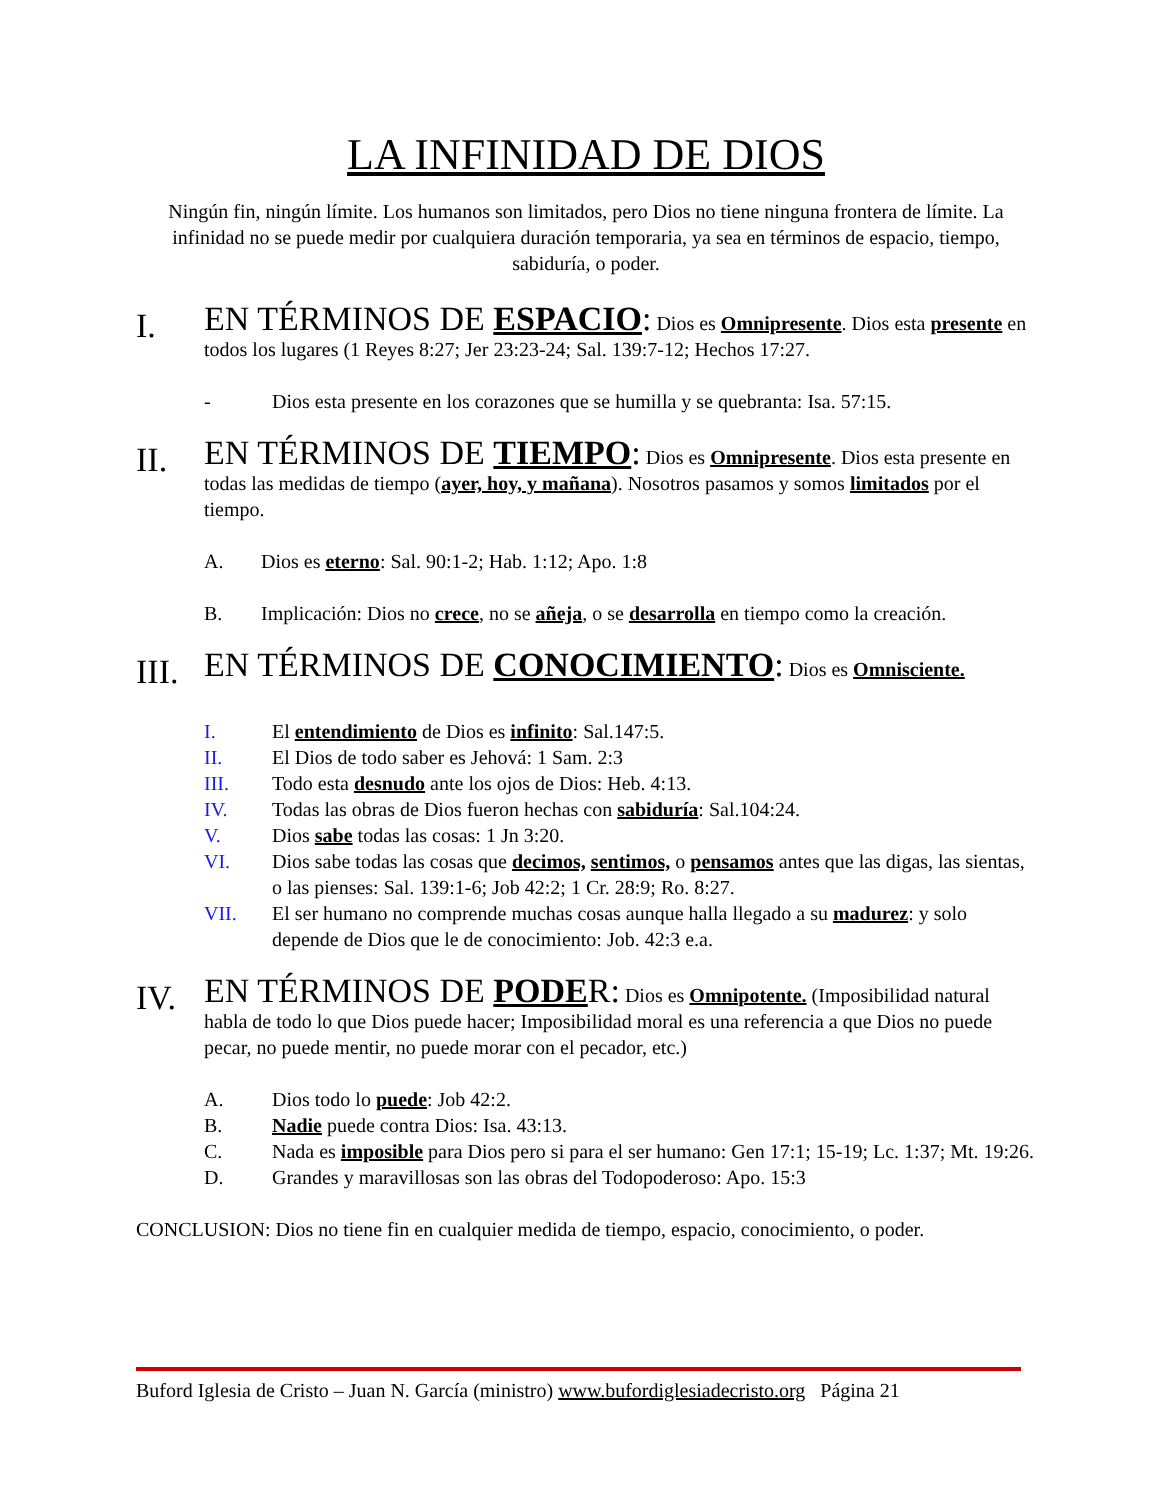LA INFINIDAD DE DIOS
Ningún fin, ningún límite. Los humanos son limitados, pero Dios no tiene ninguna frontera de límite. La infinidad no se puede medir por cualquiera duración temporaria, ya sea en términos de espacio, tiempo, sabiduría, o poder.
I.
EN TÉRMINOS DE ESPACIO: Dios es Omnipresente. Dios esta presente en todos los lugares (1 Reyes 8:27; Jer 23:23-24; Sal. 139:7-12; Hechos 17:27.
- Dios esta presente en los corazones que se humilla y se quebranta: Isa. 57:15.
II.
EN TÉRMINOS DE TIEMPO: Dios es Omnipresente. Dios esta presente en todas las medidas de tiempo (ayer, hoy, y mañana). Nosotros pasamos y somos limitados por el tiempo.
A. Dios es eterno: Sal. 90:1-2; Hab. 1:12; Apo. 1:8
B. Implicación: Dios no crece, no se añeja, o se desarrolla en tiempo como la creación.
III.
EN TÉRMINOS DE CONOCIMIENTO: Dios es Omnisciente.
I. El entendimiento de Dios es infinito: Sal.147:5.
II. El Dios de todo saber es Jehová: 1 Sam. 2:3
III. Todo esta desnudo ante los ojos de Dios: Heb. 4:13.
IV. Todas las obras de Dios fueron hechas con sabiduría: Sal.104:24.
V. Dios sabe todas las cosas: 1 Jn 3:20.
VI. Dios sabe todas las cosas que decimos, sentimos, o pensamos antes que las digas, las sientas, o las pienses: Sal. 139:1-6; Job 42:2; 1 Cr. 28:9; Ro. 8:27.
VII. El ser humano no comprende muchas cosas aunque halla llegado a su madurez: y solo depende de Dios que le de conocimiento: Job. 42:3 e.a.
IV.
EN TÉRMINOS DE PODER: Dios es Omnipotente. (Imposibilidad natural habla de todo lo que Dios puede hacer; Imposibilidad moral es una referencia a que Dios no puede pecar, no puede mentir, no puede morar con el pecador, etc.)
A. Dios todo lo puede: Job 42:2.
B. Nadie puede contra Dios: Isa. 43:13.
C. Nada es imposible para Dios pero si para el ser humano: Gen 17:1; 15-19; Lc. 1:37; Mt. 19:26.
D. Grandes y maravillosas son las obras del Todopoderoso: Apo. 15:3
CONCLUSION: Dios no tiene fin en cualquier medida de tiempo, espacio, conocimiento, o poder.
Buford Iglesia de Cristo – Juan N. García (ministro) www.bufordiglesiadecristo.org Página 21